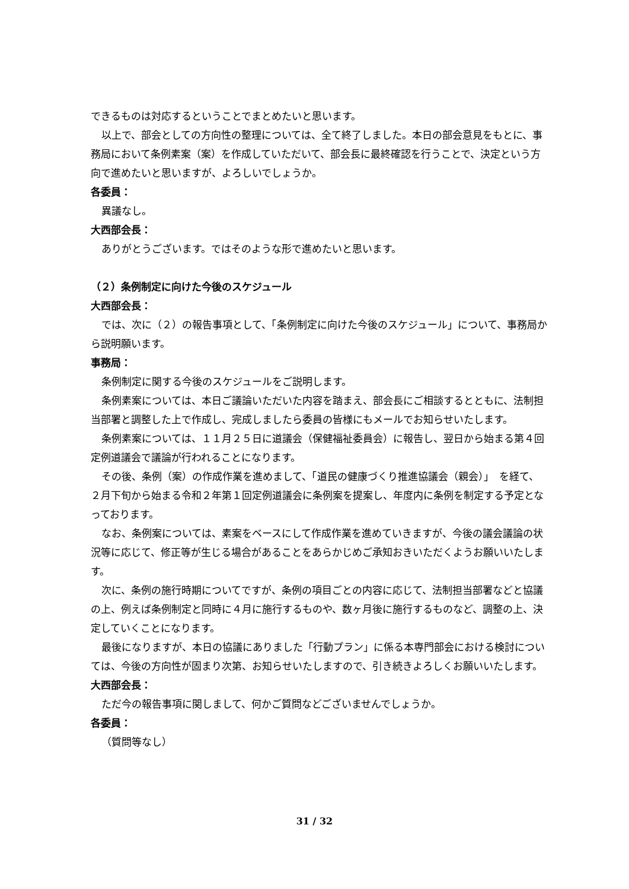できるものは対応するということでまとめたいと思います。
以上で、部会としての方向性の整理については、全て終了しました。本日の部会意見をもとに、事務局において条例素案（案）を作成していただいて、部会長に最終確認を行うことで、決定という方向で進めたいと思いますが、よろしいでしょうか。
各委員：
異議なし。
大西部会長：
ありがとうございます。ではそのような形で進めたいと思います。
（２）条例制定に向けた今後のスケジュール
大西部会長：
では、次に（２）の報告事項として、「条例制定に向けた今後のスケジュール」について、事務局から説明願います。
事務局：
条例制定に関する今後のスケジュールをご説明します。
条例素案については、本日ご議論いただいた内容を踏まえ、部会長にご相談するとともに、法制担当部署と調整した上で作成し、完成しましたら委員の皆様にもメールでお知らせいたします。
条例素案については、１１月２５日に道議会（保健福祉委員会）に報告し、翌日から始まる第４回定例道議会で議論が行われることになります。
その後、条例（案）の作成作業を進めまして、「道民の健康づくり推進協議会（親会）」　を経て、２月下旬から始まる令和２年第１回定例道議会に条例案を提案し、年度内に条例を制定する予定となっております。
なお、条例案については、素案をベースにして作成作業を進めていきますが、今後の議会議論の状況等に応じて、修正等が生じる場合があることをあらかじめご承知おきいただくようお願いいたします。
次に、条例の施行時期についてですが、条例の項目ごとの内容に応じて、法制担当部署などと協議の上、例えば条例制定と同時に４月に施行するものや、数ヶ月後に施行するものなど、調整の上、決定していくことになります。
最後になりますが、本日の協議にありました「行動プラン」に係る本専門部会における検討については、今後の方向性が固まり次第、お知らせいたしますので、引き続きよろしくお願いいたします。
大西部会長：
ただ今の報告事項に関しまして、何かご質問などございませんでしょうか。
各委員：
（質問等なし）
31 / 32